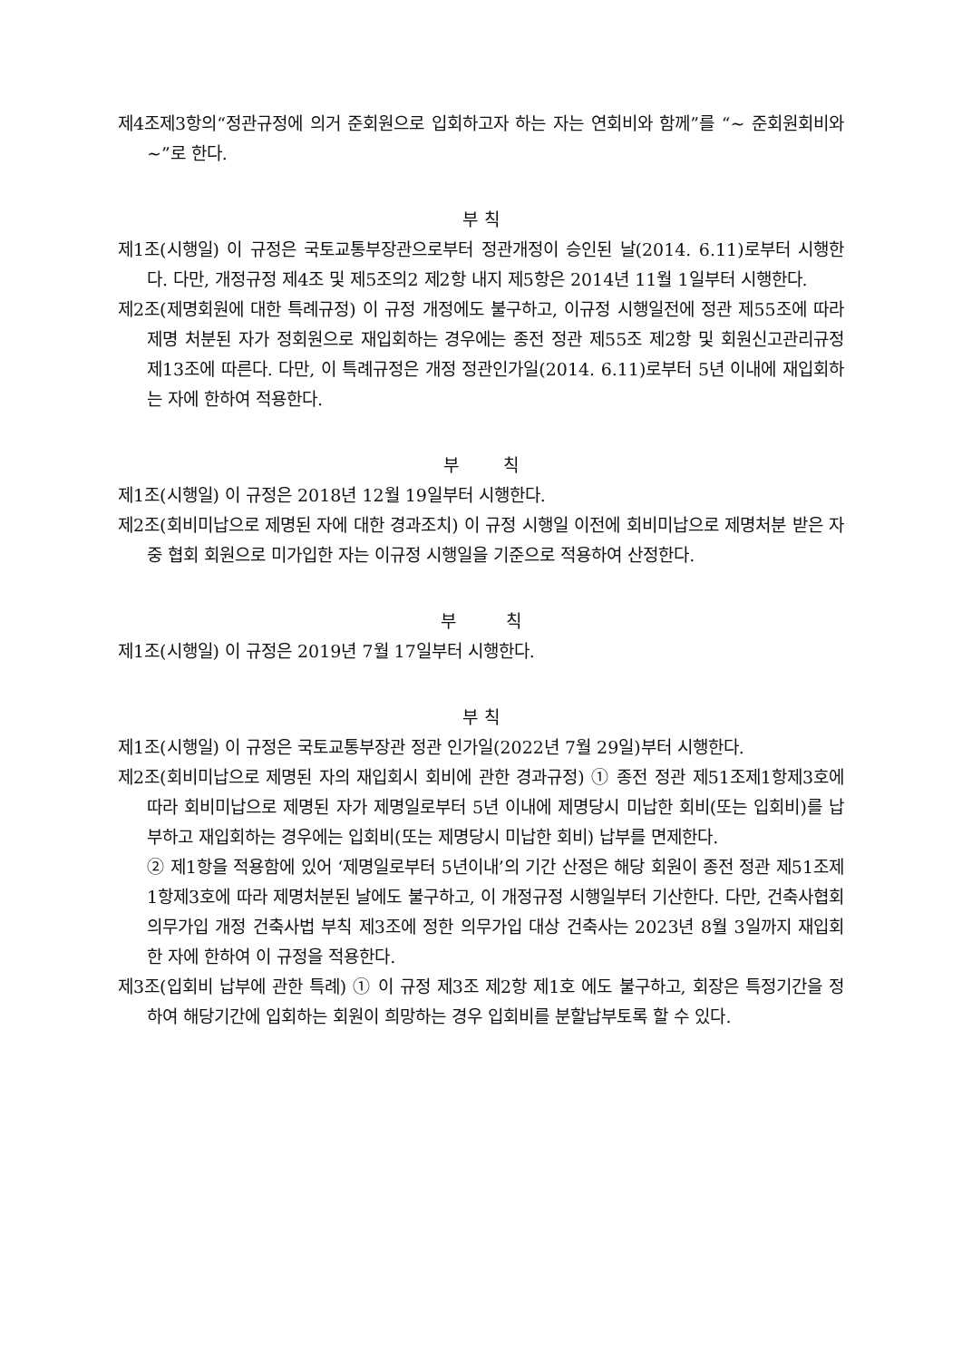제4조제3항의“정관규정에 의거 준회원으로 입회하고자 하는 자는 연회비와 함께”를 “~ 준회원회비와 ~”로 한다.
부 칙
제1조(시행일) 이 규정은 국토교통부장관으로부터 정관개정이 승인된 날(2014. 6.11)로부터 시행한다. 다만, 개정규정 제4조 및 제5조의2 제2항 내지 제5항은 2014년 11월 1일부터 시행한다.
제2조(제명회원에 대한 특례규정) 이 규정 개정에도 불구하고, 이규정 시행일전에 정관 제55조에 따라 제명 처분된 자가 정회원으로 재입회하는 경우에는 종전 정관 제55조 제2항 및 회원신고관리규정 제13조에 따른다. 다만, 이 특례규정은 개정 정관인가일(2014. 6.11)로부터 5년 이내에 재입회하는 자에 한하여 적용한다.
부 칙
제1조(시행일) 이 규정은 2018년 12월 19일부터 시행한다.
제2조(회비미납으로 제명된 자에 대한 경과조치) 이 규정 시행일 이전에 회비미납으로 제명처분 받은 자중 협회 회원으로 미가입한 자는 이규정 시행일을 기준으로 적용하여 산정한다.
부 칙
제1조(시행일) 이 규정은 2019년 7월 17일부터 시행한다.
부 칙
제1조(시행일) 이 규정은 국토교통부장관 정관 인가일(2022년 7월 29일)부터 시행한다.
제2조(회비미납으로 제명된 자의 재입회시 회비에 관한 경과규정) ① 종전 정관 제51조제1항제3호에 따라 회비미납으로 제명된 자가 제명일로부터 5년 이내에 제명당시 미납한 회비(또는 입회비)를 납부하고 재입회하는 경우에는 입회비(또는 제명당시 미납한 회비) 납부를 면제한다.
② 제1항을 적용함에 있어 ‘제명일로부터 5년이내’의 기간 산정은 해당 회원이 종전 정관 제51조제1항제3호에 따라 제명처분된 날에도 불구하고, 이 개정규정 시행일부터 기산한다. 다만, 건축사협회 의무가입 개정 건축사법 부칙 제3조에 정한 의무가입 대상 건축사는 2023년 8월 3일까지 재입회한 자에 한하여 이 규정을 적용한다.
제3조(입회비 납부에 관한 특례) ① 이 규정 제3조 제2항 제1호 에도 불구하고, 회장은 특정기간을 정하여 해당기간에 입회하는 회원이 희망하는 경우 입회비를 분할납부토록 할 수 있다.